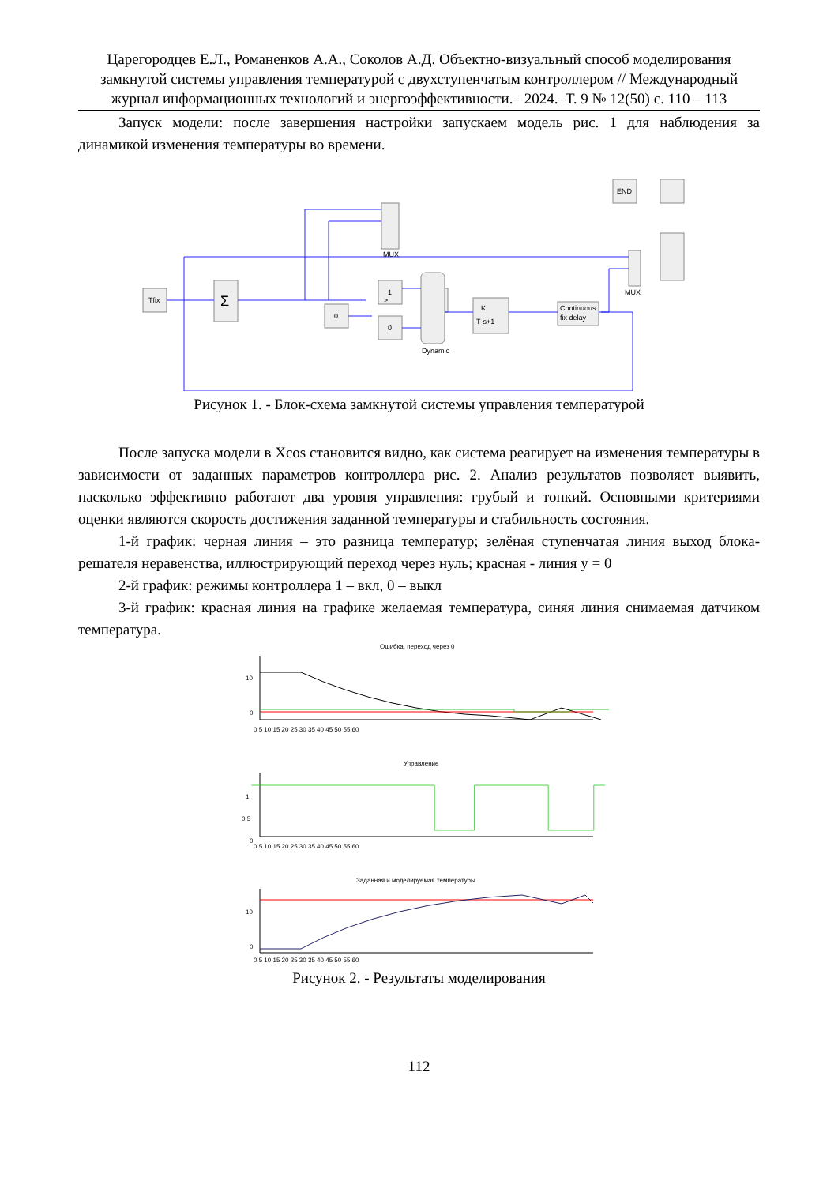Царегородцев Е.Л., Романенков А.А., Соколов А.Д. Объектно-визуальный способ моделирования замкнутой системы управления температурой с двухступенчатым контроллером // Международный журнал информационных технологий и энергоэффективности.– 2024.–Т. 9 № 12(50) с. 110 – 113
Запуск модели: после завершения настройки запускаем модель рис. 1 для наблюдения за динамикой изменения температуры во времени.
Tfix
Σ
0
1
0
Dynamic
K
T·s+1
Continuous
fix delay
MUX
MUX
END
>
Рисунок 1. - Блок-схема замкнутой системы управления температурой
После запуска модели в Xcos становится видно, как система реагирует на изменения температуры в зависимости от заданных параметров контроллера рис. 2. Анализ результатов позволяет выявить, насколько эффективно работают два уровня управления: грубый и тонкий. Основными критериями оценки являются скорость достижения заданной температуры и стабильность состояния.
1-й график: черная линия – это разница температур; зелёная ступенчатая линия выход блока-решателя неравенства, иллюстрирующий переход через нуль; красная - линия y = 0
2-й график: режимы контроллера 1 – вкл, 0 – выкл
3-й график: красная линия на графике желаемая температура, синяя линия снимаемая датчиком температура.
Ошибка, переход через 0
Управление
Заданная и моделируемая температуры
10
0
1
0.5
0
10
0
0 5 10 15 20 25 30 35 40 45 50 55 60
0 5 10 15 20 25 30 35 40 45 50 55 60
0 5 10 15 20 25 30 35 40 45 50 55 60
Рисунок 2. - Результаты моделирования
112